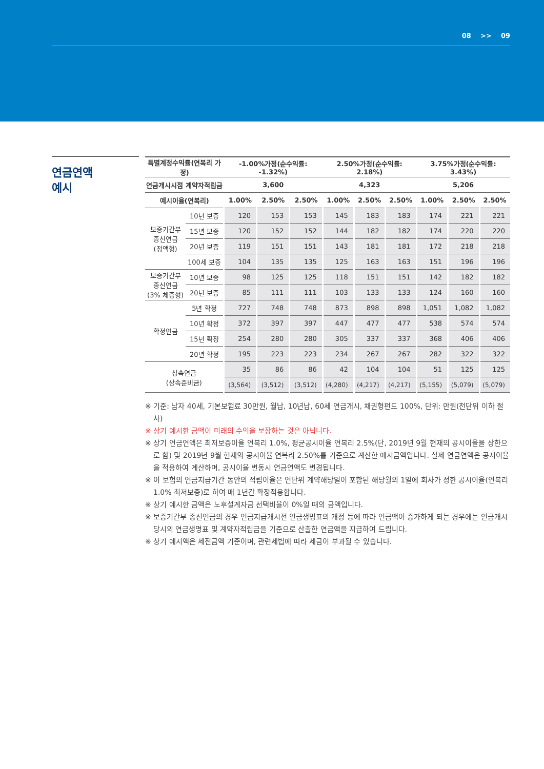08 >> 09
연금연액
예시
| 특별계정수익률(연복리 가정) | | -1.00%가정(순수익률: -1.32%) | | | 2.50%가정(순수익률: 2.18%) | | | 3.75%가정(순수익률: 3.43%) | | |
| --- | --- | --- | --- | --- | --- | --- | --- | --- | --- | --- |
| 연금개시시점 계약자적립금 | | 3,600 | | | 4,323 | | | 5,206 | | |
| 예시이율(연복리) | | 1.00% | 2.50% | 2.50% | 1.00% | 2.50% | 2.50% | 1.00% | 2.50% | 2.50% |
| 보증기간부 종신연금 (정액형) | 10년 보증 | 120 | 153 | 153 | 145 | 183 | 183 | 174 | 221 | 221 |
| | 15년 보증 | 120 | 152 | 152 | 144 | 182 | 182 | 174 | 220 | 220 |
| | 20년 보증 | 119 | 151 | 151 | 143 | 181 | 181 | 172 | 218 | 218 |
| | 100세 보증 | 104 | 135 | 135 | 125 | 163 | 163 | 151 | 196 | 196 |
| 보증기간부 종신연금 (3% 체증형) | 10년 보증 | 98 | 125 | 125 | 118 | 151 | 151 | 142 | 182 | 182 |
| | 20년 보증 | 85 | 111 | 111 | 103 | 133 | 133 | 124 | 160 | 160 |
| 확정연금 | 5년 확정 | 727 | 748 | 748 | 873 | 898 | 898 | 1,051 | 1,082 | 1,082 |
| | 10년 확정 | 372 | 397 | 397 | 447 | 477 | 477 | 538 | 574 | 574 |
| | 15년 확정 | 254 | 280 | 280 | 305 | 337 | 337 | 368 | 406 | 406 |
| | 20년 확정 | 195 | 223 | 223 | 234 | 267 | 267 | 282 | 322 | 322 |
| 상속연금 (상속준비금) | | 35 | 86 | 86 | 42 | 104 | 104 | 51 | 125 | 125 |
| | | (3,564) | (3,512) | (3,512) | (4,280) | (4,217) | (4,217) | (5,155) | (5,079) | (5,079) |
※ 기준: 남자 40세, 기본보험료 30만원, 월납, 10년납, 60세 연금개시, 채권형펀드 100%, 단위: 만원(천단위 이하 절사)
※ 상기 예시한 금액이 미래의 수익을 보장하는 것은 아닙니다.
※ 상기 연금연액은 최저보증이율 연복리 1.0%, 평균공시이율 연복리 2.5%(단, 2019년 9월 현재의 공시이율을 상한으로 함) 및 2019년 9월 현재의 공시이율 연복리 2.50%를 기준으로 계산한 예시금액입니다. 실제 연금연액은 공시이율을 적용하여 계산하며, 공시이율 변동시 연금연액도 변경됩니다.
※ 이 보험의 연금지급기간 동안의 적립이율은 연단위 계약해당일이 포함된 해당월의 1일에 회사가 정한 공시이율(연복리 1.0% 최저보증)로 하여 매 1년간 확정적용합니다.
※ 상기 예시한 금액은 노후설계자금 선택비율이 0%일 때의 금액입니다.
※ 보증기간부 종신연금의 경우 연금지급개시전 연금생명표의 개정 등에 따라 연금액이 증가하게 되는 경우에는 연금개시 당시의 연금생명표 및 계약자적립금을 기준으로 산출한 연금액을 지급하여 드립니다.
※ 상기 예시액은 세전금액 기준이며, 관련세법에 따라 세금이 부과될 수 있습니다.